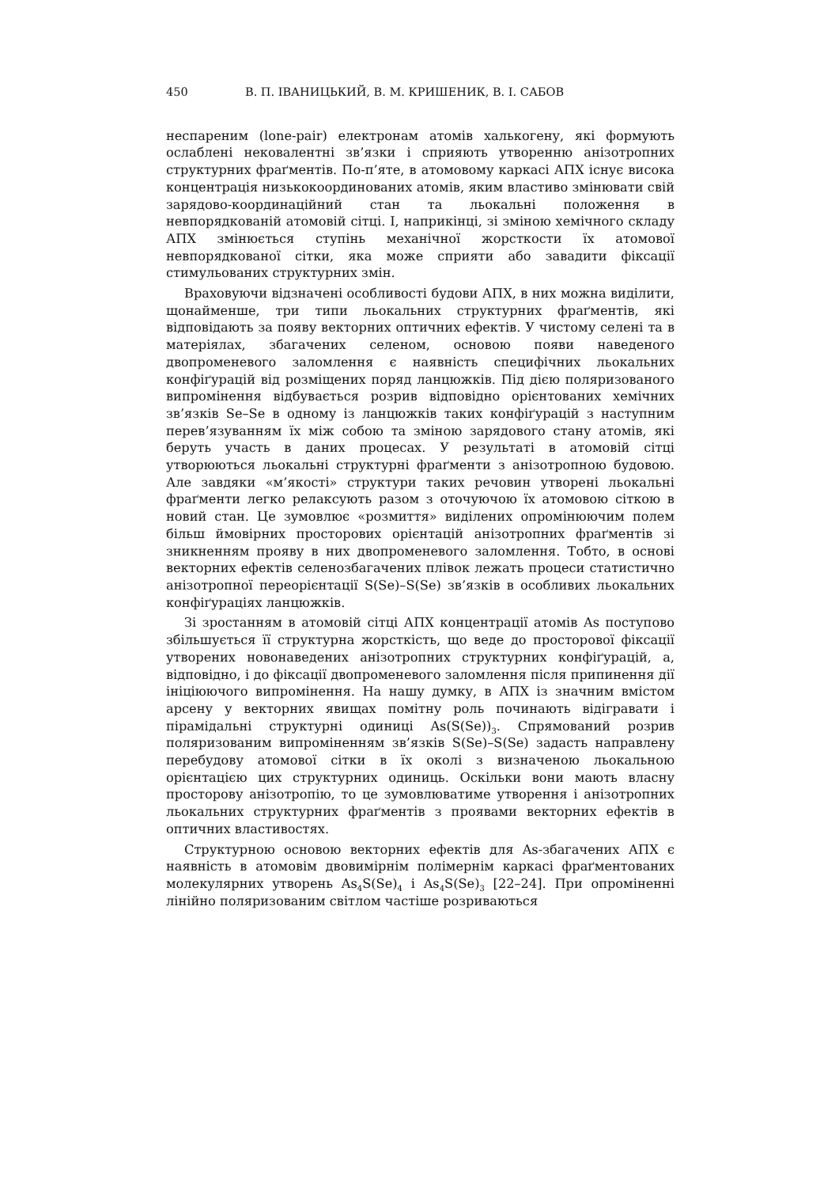450 В. П. ІВАНИЦЬКИЙ, В. М. КРИШЕНИК, В. І. САБОВ
неспареним (lone-pair) електронам атомів халькогену, які формують ослаблені нековалентні зв’язки і сприяють утворенню анізотропних структурних фраґментів. По-п’яте, в атомовому каркасі АПХ існує висока концентрація низькокоординованих атомів, яким властиво змінювати свій зарядово-координаційний стан та льокальні положення в невпорядкованій атомовій сітці. І, наприкінці, зі зміною хемічного складу АПХ змінюється ступінь механічної жорсткости їх атомової невпорядкованої сітки, яка може сприяти або завадити фіксації стимульованих структурних змін.
Враховуючи відзначені особливості будови АПХ, в них можна виділити, щонайменше, три типи льокальних структурних фраґментів, які відповідають за появу векторних оптичних ефектів. У чистому селені та в матеріялах, збагачених селеном, основою появи наведеного двопроменевого заломлення є наявність специфічних льокальних конфіґурацій від розміщених поряд ланцюжків. Під дією поляризованого випромінення відбувається розрив відповідно орієнтованих хемічних зв’язків Se–Se в одному із ланцюжків таких конфіґурацій з наступним перев’язуванням їх між собою та зміною зарядового стану атомів, які беруть участь в даних процесах. У результаті в атомовій сітці утворюються льокальні структурні фраґменти з анізотропною будовою. Але завдяки «м’якості» структури таких речовин утворені льокальні фраґменти легко релаксують разом з оточуючою їх атомовою сіткою в новий стан. Це зумовлює «розмиття» виділених опромінюючим полем більш ймовірних просторових орієнтацій анізотропних фраґментів зі зникненням прояву в них двопроменевого заломлення. Тобто, в основі векторних ефектів селенозбагачених плівок лежать процеси статистично анізотропної переорієнтації S(Se)–S(Se) зв’язків в особливих льокальних конфіґураціях ланцюжків.
Зі зростанням в атомовій сітці АПХ концентрації атомів As поступово збільшується її структурна жорсткість, що веде до просторової фіксації утворених новонаведених анізотропних структурних конфіґурацій, а, відповідно, і до фіксації двопроменевого заломлення після припинення дії ініціюючого випромінення. На нашу думку, в АПХ із значним вмістом арсену у векторних явищах помітну роль починають відігравати і пірамідальні структурні одиниці As(S(Se))<sub>3</sub>. Спрямований розрив поляризованим випроміненням зв’язків S(Se)–S(Se) задасть направлену перебудову атомової сітки в їх околі з визначеною льокальною орієнтацією цих структурних одиниць. Оскільки вони мають власну просторову анізотропію, то це зумовлюватиме утворення і анізотропних льокальних структурних фраґментів з проявами векторних ефектів в оптичних властивостях.
Структурною основою векторних ефектів для As-збагачених АПХ є наявність в атомовім двовимірнім полімернім каркасі фраґментованих молекулярних утворень As<sub>4</sub>S(Se)<sub>4</sub> і As<sub>4</sub>S(Se)<sub>3</sub> [22–24]. При опроміненні лінійно поляризованим світлом частіше розриваються